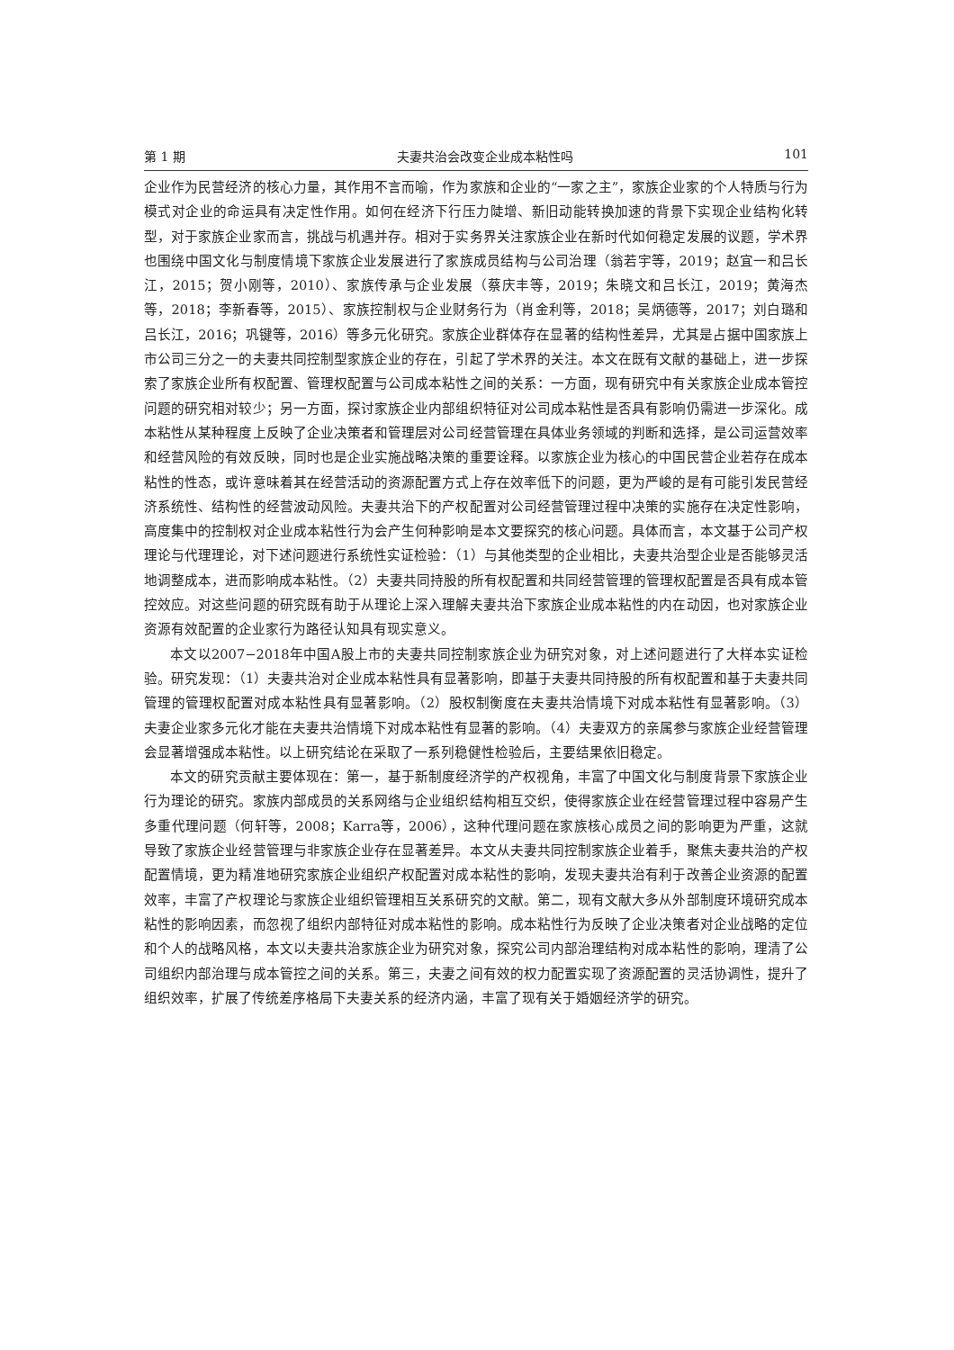第 1 期 夫妻共治会改变企业成本粘性吗 101
企业作为民营经济的核心力量，其作用不言而喻，作为家族和企业的“一家之主”，家族企业家的个人特质与行为模式对企业的命运具有决定性作用。如何在经济下行压力陡增、新旧动能转换加速的背景下实现企业结构化转型，对于家族企业家而言，挑战与机遇并存。相对于实务界关注家族企业在新时代如何稳定发展的议题，学术界也围绕中国文化与制度情境下家族企业发展进行了家族成员结构与公司治理（翁若宇等，2019；赵宜一和吕长江，2015；贺小刚等，2010）、家族传承与企业发展（蔡庆丰等，2019；朱晓文和吕长江，2019；黄海杰等，2018；李新春等，2015）、家族控制权与企业财务行为（肖金利等，2018；吴炳德等，2017；刘白璐和吕长江，2016；巩键等，2016）等多元化研究。家族企业群体存在显著的结构性差异，尤其是占据中国家族上市公司三分之一的夫妻共同控制型家族企业的存在，引起了学术界的关注。本文在既有文献的基础上，进一步探索了家族企业所有权配置、管理权配置与公司成本粘性之间的关系：一方面，现有研究中有关家族企业成本管控问题的研究相对较少；另一方面，探讨家族企业内部组织特征对公司成本粘性是否具有影响仍需进一步深化。成本粘性从某种程度上反映了企业决策者和管理层对公司经营管理在具体业务领域的判断和选择，是公司运营效率和经营风险的有效反映，同时也是企业实施战略决策的重要诠释。以家族企业为核心的中国民营企业若存在成本粘性的性态，或许意味着其在经营活动的资源配置方式上存在效率低下的问题，更为严峻的是有可能引发民营经济系统性、结构性的经营波动风险。夫妻共治下的产权配置对公司经营管理过程中决策的实施存在决定性影响，高度集中的控制权对企业成本粘性行为会产生何种影响是本文要探究的核心问题。具体而言，本文基于公司产权理论与代理理论，对下述问题进行系统性实证检验：（1）与其他类型的企业相比，夫妻共治型企业是否能够灵活地调整成本，进而影响成本粘性。（2）夫妻共同持股的所有权配置和共同经营管理的管理权配置是否具有成本管控效应。对这些问题的研究既有助于从理论上深入理解夫妻共治下家族企业成本粘性的内在动因，也对家族企业资源有效配置的企业家行为路径认知具有现实意义。
本文以2007−2018年中国A股上市的夫妻共同控制家族企业为研究对象，对上述问题进行了大样本实证检验。研究发现：（1）夫妻共治对企业成本粘性具有显著影响，即基于夫妻共同持股的所有权配置和基于夫妻共同管理的管理权配置对成本粘性具有显著影响。（2）股权制衡度在夫妻共治情境下对成本粘性有显著影响。（3）夫妻企业家多元化才能在夫妻共治情境下对成本粘性有显著的影响。（4）夫妻双方的亲属参与家族企业经营管理会显著增强成本粘性。以上研究结论在采取了一系列稳健性检验后，主要结果依旧稳定。
本文的研究贡献主要体现在：第一，基于新制度经济学的产权视角，丰富了中国文化与制度背景下家族企业行为理论的研究。家族内部成员的关系网络与企业组织结构相互交织，使得家族企业在经营管理过程中容易产生多重代理问题（何轩等，2008；Karra等，2006），这种代理问题在家族核心成员之间的影响更为严重，这就导致了家族企业经营管理与非家族企业存在显著差异。本文从夫妻共同控制家族企业着手，聚焦夫妻共治的产权配置情境，更为精准地研究家族企业组织产权配置对成本粘性的影响，发现夫妻共治有利于改善企业资源的配置效率，丰富了产权理论与家族企业组织管理相互关系研究的文献。第二，现有文献大多从外部制度环境研究成本粘性的影响因素，而忽视了组织内部特征对成本粘性的影响。成本粘性行为反映了企业决策者对企业战略的定位和个人的战略风格，本文以夫妻共治家族企业为研究对象，探究公司内部治理结构对成本粘性的影响，理清了公司组织内部治理与成本管控之间的关系。第三，夫妻之间有效的权力配置实现了资源配置的灵活协调性，提升了组织效率，扩展了传统差序格局下夫妻关系的经济内涵，丰富了现有关于婚姻经济学的研究。